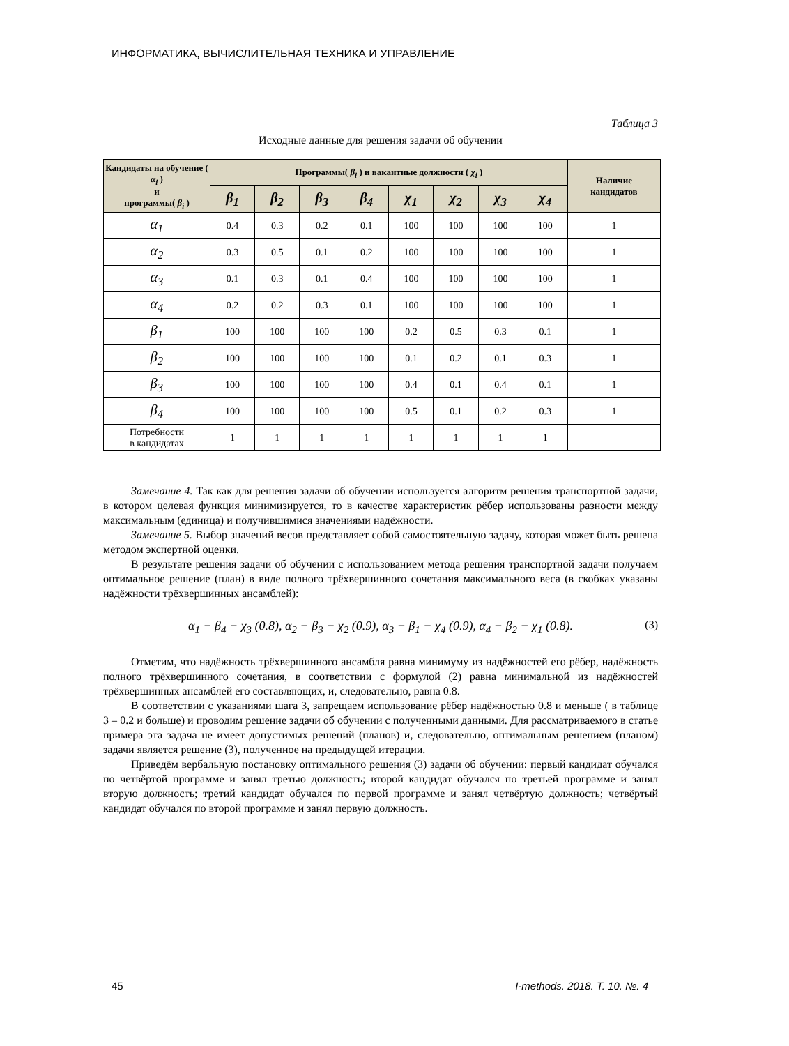ИНФОРМАТИКА, ВЫЧИСЛИТЕЛЬНАЯ ТЕХНИКА И УПРАВЛЕНИЕ
Таблица 3
Исходные данные для решения задачи об обучении
| Кандидаты на обучение ( α<sub>i</sub> ) и программы( β<sub>i</sub> ) | Программы( β<sub>i</sub> ) и вакантные должности ( χ<sub>i</sub> ) | | | | | | | | Наличие кандидатов |
| --- | --- | --- | --- | --- | --- | --- | --- | --- | --- |
| | β<sub>1</sub> | β<sub>2</sub> | β<sub>3</sub> | β<sub>4</sub> | χ<sub>1</sub> | χ<sub>2</sub> | χ<sub>3</sub> | χ<sub>4</sub> | |
| α<sub>1</sub> | 0.4 | 0.3 | 0.2 | 0.1 | 100 | 100 | 100 | 100 | 1 |
| α<sub>2</sub> | 0.3 | 0.5 | 0.1 | 0.2 | 100 | 100 | 100 | 100 | 1 |
| α<sub>3</sub> | 0.1 | 0.3 | 0.1 | 0.4 | 100 | 100 | 100 | 100 | 1 |
| α<sub>4</sub> | 0.2 | 0.2 | 0.3 | 0.1 | 100 | 100 | 100 | 100 | 1 |
| β<sub>1</sub> | 100 | 100 | 100 | 100 | 0.2 | 0.5 | 0.3 | 0.1 | 1 |
| β<sub>2</sub> | 100 | 100 | 100 | 100 | 0.1 | 0.2 | 0.1 | 0.3 | 1 |
| β<sub>3</sub> | 100 | 100 | 100 | 100 | 0.4 | 0.1 | 0.4 | 0.1 | 1 |
| β<sub>4</sub> | 100 | 100 | 100 | 100 | 0.5 | 0.1 | 0.2 | 0.3 | 1 |
| Потребности в кандидатах | 1 | 1 | 1 | 1 | 1 | 1 | 1 | 1 | |
Замечание 4. Так как для решения задачи об обучении используется алгоритм решения транспортной задачи, в котором целевая функция минимизируется, то в качестве характеристик рёбер использованы разности между максимальным (единица) и получившимися значениями надёжности.
Замечание 5. Выбор значений весов представляет собой самостоятельную задачу, которая может быть решена методом экспертной оценки.
В результате решения задачи об обучении с использованием метода решения транспортной задачи получаем оптимальное решение (план) в виде полного трёхвершинного сочетания максимального веса (в скобках указаны надёжности трёхвершинных ансамблей):
α<sub>1</sub> − β<sub>4</sub> − χ<sub>3</sub> (0.8), α<sub>2</sub> − β<sub>3</sub> − χ<sub>2</sub> (0.9), α<sub>3</sub> − β<sub>1</sub> − χ<sub>4</sub> (0.9), α<sub>4</sub> − β<sub>2</sub> − χ<sub>1</sub> (0.8). (3)
Отметим, что надёжность трёхвершинного ансамбля равна минимуму из надёжностей его рёбер, надёжность полного трёхвершинного сочетания, в соответствии с формулой (2) равна минимальной из надёжностей трёхвершинных ансамблей его составляющих, и, следовательно, равна 0.8.
В соответствии с указаниями шага 3, запрещаем использование рёбер надёжностью 0.8 и меньше ( в таблице 3 – 0.2 и больше) и проводим решение задачи об обучении с полученными данными. Для рассматриваемого в статье примера эта задача не имеет допустимых решений (планов) и, следовательно, оптимальным решением (планом) задачи является решение (3), полученное на предыдущей итерации.
Приведём вербальную постановку оптимального решения (3) задачи об обучении: первый кандидат обучался по четвёртой программе и занял третью должность; второй кандидат обучался по третьей программе и занял вторую должность; третий кандидат обучался по первой программе и занял четвёртую должность; четвёртый кандидат обучался по второй программе и занял первую должность.
45 I-methods. 2018. Т. 10. №. 4